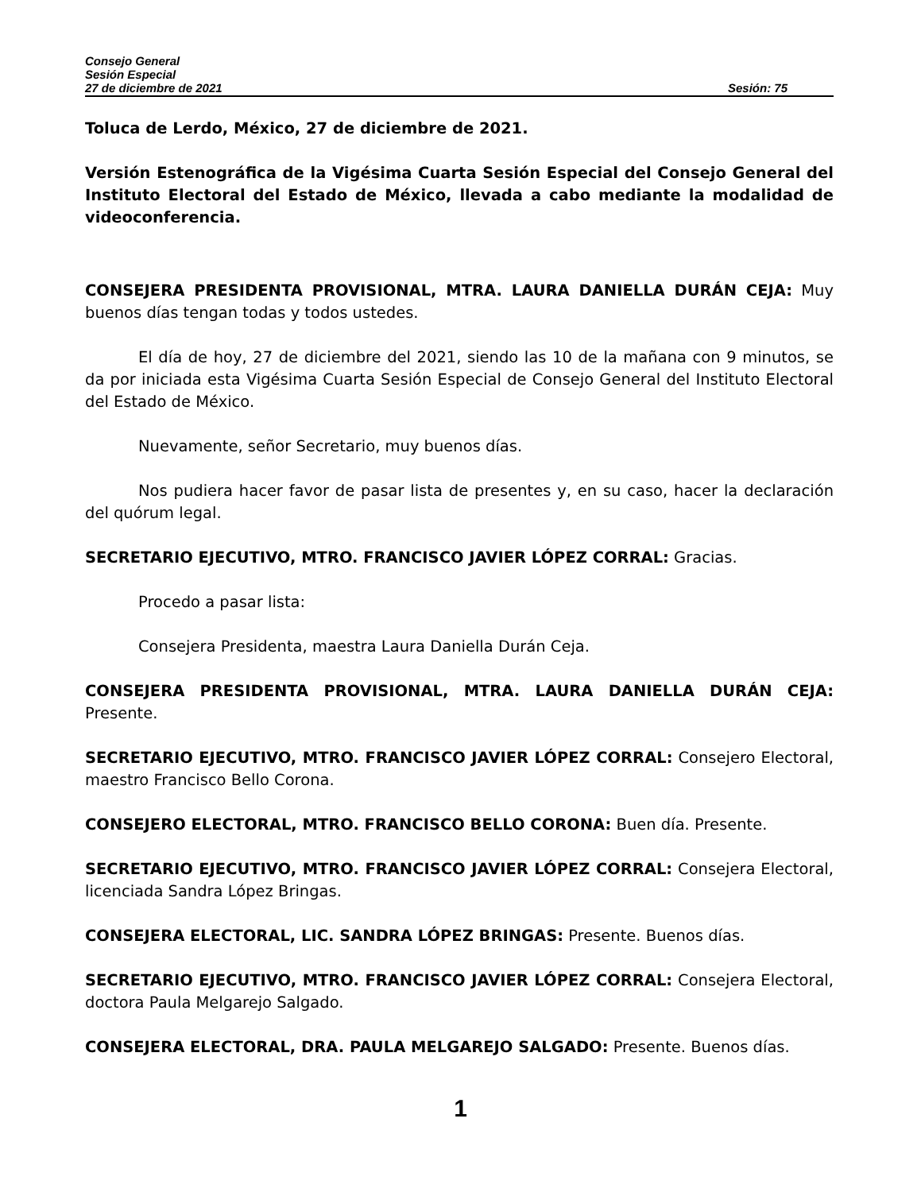Consejo General
Sesión Especial
27 de diciembre de 2021 Sesión: 75
Toluca de Lerdo, México, 27 de diciembre de 2021.
Versión Estenográfica de la Vigésima Cuarta Sesión Especial del Consejo General del Instituto Electoral del Estado de México, llevada a cabo mediante la modalidad de videoconferencia.
CONSEJERA PRESIDENTA PROVISIONAL, MTRA. LAURA DANIELLA DURÁN CEJA: Muy buenos días tengan todas y todos ustedes.
El día de hoy, 27 de diciembre del 2021, siendo las 10 de la mañana con 9 minutos, se da por iniciada esta Vigésima Cuarta Sesión Especial de Consejo General del Instituto Electoral del Estado de México.
Nuevamente, señor Secretario, muy buenos días.
Nos pudiera hacer favor de pasar lista de presentes y, en su caso, hacer la declaración del quórum legal.
SECRETARIO EJECUTIVO, MTRO. FRANCISCO JAVIER LÓPEZ CORRAL: Gracias.
Procedo a pasar lista:
Consejera Presidenta, maestra Laura Daniella Durán Ceja.
CONSEJERA PRESIDENTA PROVISIONAL, MTRA. LAURA DANIELLA DURÁN CEJA: Presente.
SECRETARIO EJECUTIVO, MTRO. FRANCISCO JAVIER LÓPEZ CORRAL: Consejero Electoral, maestro Francisco Bello Corona.
CONSEJERO ELECTORAL, MTRO. FRANCISCO BELLO CORONA: Buen día. Presente.
SECRETARIO EJECUTIVO, MTRO. FRANCISCO JAVIER LÓPEZ CORRAL: Consejera Electoral, licenciada Sandra López Bringas.
CONSEJERA ELECTORAL, LIC. SANDRA LÓPEZ BRINGAS: Presente. Buenos días.
SECRETARIO EJECUTIVO, MTRO. FRANCISCO JAVIER LÓPEZ CORRAL: Consejera Electoral, doctora Paula Melgarejo Salgado.
CONSEJERA ELECTORAL, DRA. PAULA MELGAREJO SALGADO: Presente. Buenos días.
1